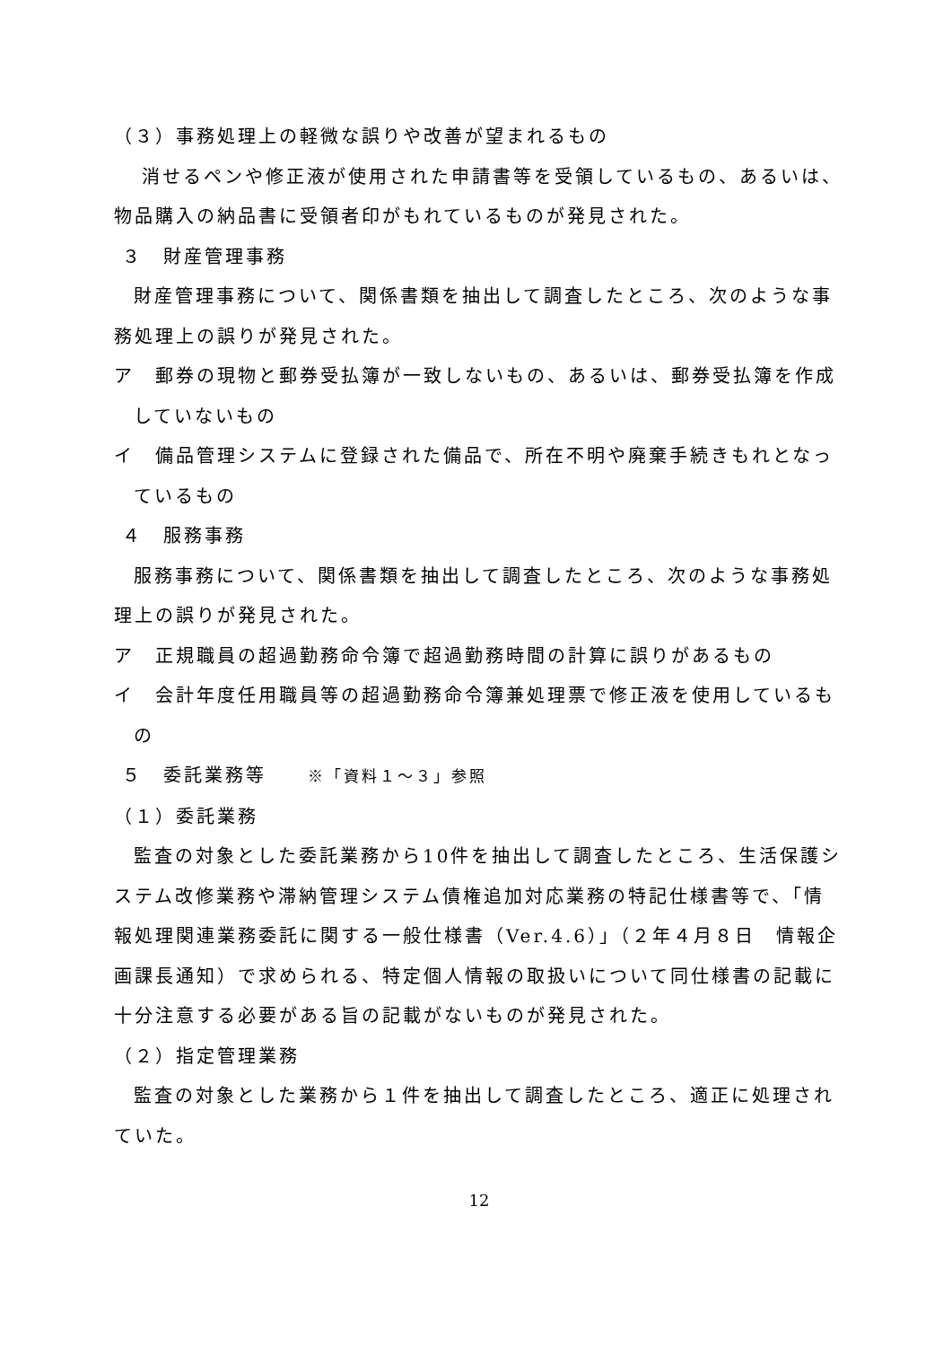（３）事務処理上の軽微な誤りや改善が望まれるもの
消せるペンや修正液が使用された申請書等を受領しているもの、あるいは、物品購入の納品書に受領者印がもれているものが発見された。
３　財産管理事務
財産管理事務について、関係書類を抽出して調査したところ、次のような事務処理上の誤りが発見された。
ア　郵券の現物と郵券受払簿が一致しないもの、あるいは、郵券受払簿を作成していないもの
イ　備品管理システムに登録された備品で、所在不明や廃棄手続きもれとなっているもの
４　服務事務
服務事務について、関係書類を抽出して調査したところ、次のような事務処理上の誤りが発見された。
ア　正規職員の超過勤務命令簿で超過勤務時間の計算に誤りがあるもの
イ　会計年度任用職員等の超過勤務命令簿兼処理票で修正液を使用しているもの
５　委託業務等　　※「資料１～３」参照
（１）委託業務
監査の対象とした委託業務から10件を抽出して調査したところ、生活保護システム改修業務や滞納管理システム債権追加対応業務の特記仕様書等で、「情報処理関連業務委託に関する一般仕様書（Ver.4.6）」（２年４月８日　情報企画課長通知）で求められる、特定個人情報の取扱いについて同仕様書の記載に十分注意する必要がある旨の記載がないものが発見された。
（２）指定管理業務
監査の対象とした業務から１件を抽出して調査したところ、適正に処理されていた。
12